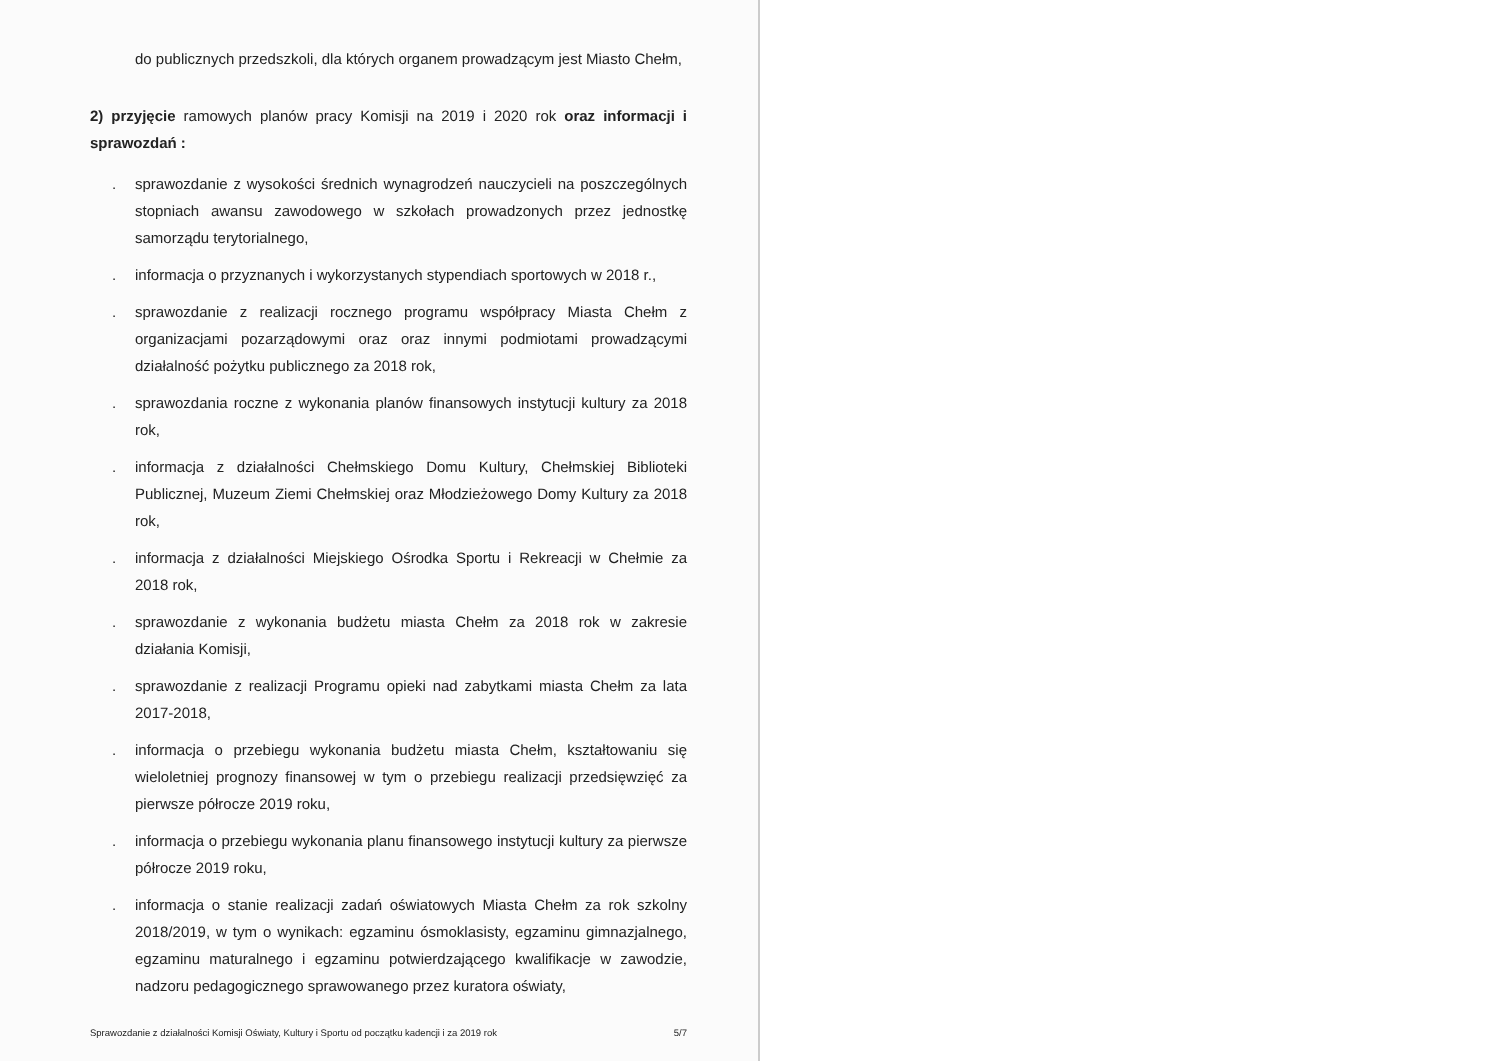do publicznych przedszkoli, dla których organem prowadzącym jest Miasto Chełm,
2) przyjęcie ramowych planów pracy Komisji na 2019 i 2020 rok oraz informacji i sprawozdań :
. sprawozdanie z wysokości średnich wynagrodzeń nauczycieli na poszczególnych stopniach awansu zawodowego w szkołach prowadzonych przez jednostkę samorządu terytorialnego,
. informacja o przyznanych i wykorzystanych stypendiach sportowych w 2018 r.,
. sprawozdanie z realizacji rocznego programu współpracy Miasta Chełm z organizacjami pozarządowymi oraz oraz innymi podmiotami prowadzącymi działalność pożytku publicznego za 2018 rok,
. sprawozdania roczne z wykonania planów finansowych instytucji kultury za 2018 rok,
. informacja z działalności Chełmskiego Domu Kultury, Chełmskiej Biblioteki Publicznej, Muzeum Ziemi Chełmskiej oraz Młodzieżowego Domy Kultury za 2018 rok,
. informacja z działalności Miejskiego Ośrodka Sportu i Rekreacji w Chełmie za 2018 rok,
. sprawozdanie z wykonania budżetu miasta Chełm za 2018 rok w zakresie działania Komisji,
. sprawozdanie z realizacji Programu opieki nad zabytkami miasta Chełm za lata 2017-2018,
. informacja o przebiegu wykonania budżetu miasta Chełm, kształtowaniu się wieloletniej prognozy finansowej w tym o przebiegu realizacji przedsięwzięć za pierwsze półrocze 2019 roku,
. informacja o przebiegu wykonania planu finansowego instytucji kultury za pierwsze półrocze 2019 roku,
. informacja o stanie realizacji zadań oświatowych Miasta Chełm za rok szkolny 2018/2019, w tym o wynikach: egzaminu ósmoklasisty, egzaminu gimnazjalnego, egzaminu maturalnego i egzaminu potwierdzającego kwalifikacje w zawodzie, nadzoru pedagogicznego sprawowanego przez kuratora oświaty,
Sprawozdanie z działalności Komisji Oświaty, Kultury i Sportu od początku kadencji i za 2019 rok 5/7